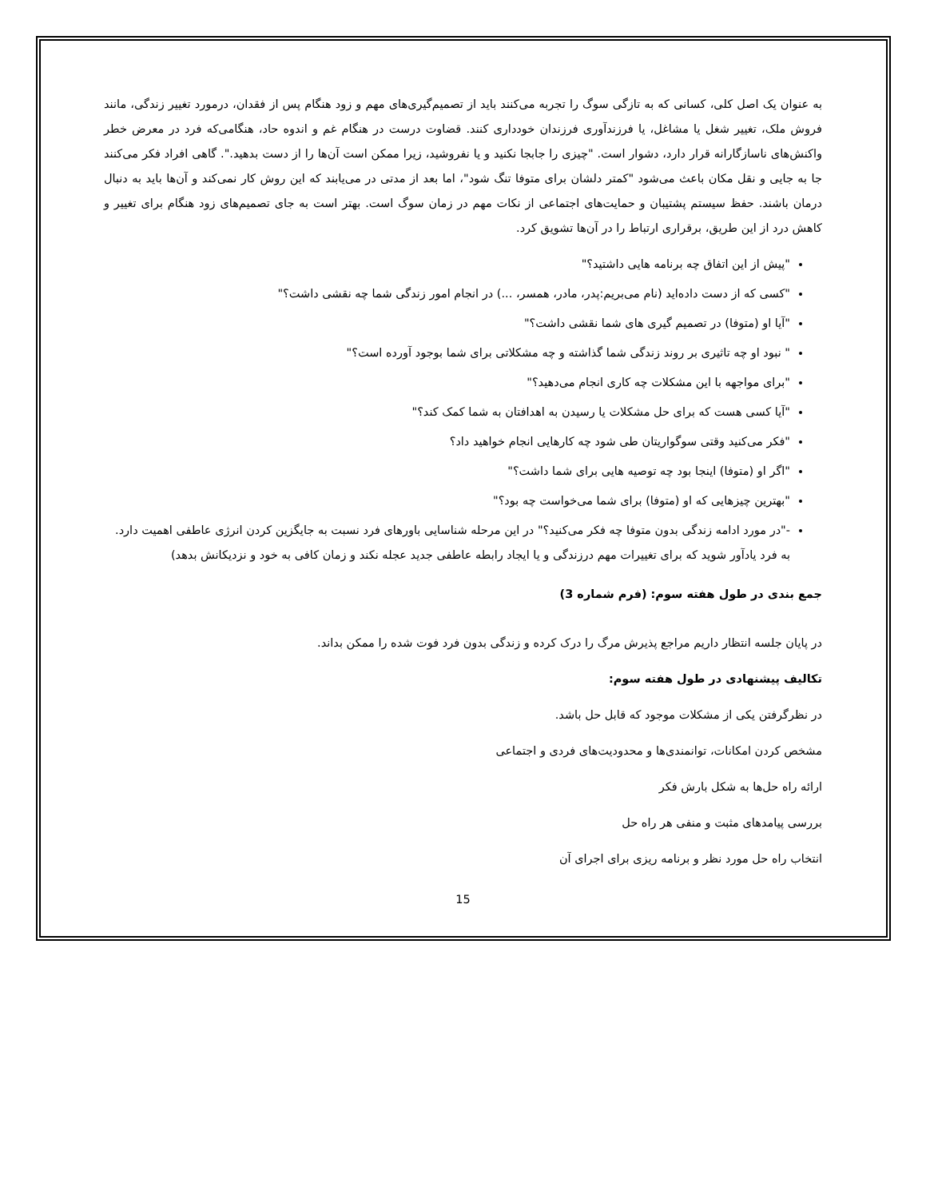به عنوان یک اصل کلی، کسانی که به تازگی سوگ را تجربه می‌کنند باید از تصمیم‌گیری‌های مهم و زود هنگام پس از فقدان، درمورد تغییر زندگی، مانند فروش ملک، تغییر شغل یا مشاغل، یا فرزندآوری فرزندان خودداری کنند. قضاوت درست در هنگام غم و اندوه حاد، هنگامی‌که فرد در معرض خطر واکنش‌های ناسازگارانه قرار دارد، دشوار است. "چیزی را جابجا نکنید و یا نفروشید، زیرا ممکن است آن‌ها را از دست بدهید.". گاهی افراد فکر می‌کنند جا به جایی و نقل مکان باعث می‌شود "کمتر دلشان برای متوفا تنگ شود"، اما بعد از مدتی در می‌یابند که این روش کار نمی‌کند و آن‌ها باید به دنبال درمان باشند. حفظ سیستم پشتیبان و حمایت‌های اجتماعی از نکات مهم در زمان سوگ است. بهتر است به جای تصمیم‌های زود هنگام برای تغییر و کاهش درد از این طریق، برقراری ارتباط را در آن‌ها تشویق کرد.
"پیش از این اتفاق چه برنامه هایی داشتید؟"
"کسی که از دست داده‌اید (نام می‌بریم:پدر، مادر، همسر، ...) در انجام امور زندگی شما چه نقشی داشت؟"
"آیا او (متوفا) در تصمیم گیری های شما نقشی داشت؟"
" نبود او چه تاثیری بر روند زندگی شما گذاشته و چه مشکلاتی برای شما بوجود آورده است؟"
"برای مواجهه با این مشکلات چه کاری انجام می‌دهید؟"
"آیا کسی هست که برای حل مشکلات یا رسیدن به اهدافتان به شما کمک کند؟"
"فکر می‌کنید وقتی سوگواریتان طی شود چه کارهایی انجام خواهید داد؟
"اگر او (متوفا) اینجا بود چه توصیه هایی برای شما داشت؟"
"بهترین چیزهایی که او (متوفا) برای شما می‌خواست چه بود؟"
-"در مورد ادامه زندگی بدون متوفا چه فکر می‌کنید؟" در این مرحله شناسایی باورهای فرد نسبت به جایگزین کردن انرژی عاطفی اهمیت دارد. به فرد یادآور شوید که برای تغییرات مهم درزندگی و یا ایجاد رابطه عاطفی جدید عجله نکند و زمان کافی به خود و نزدیکانش بدهد)
جمع بندی در طول هفته سوم: (فرم شماره 3)
در پایان جلسه انتظار داریم مراجع پذیرش مرگ را درک کرده و زندگی بدون فرد فوت شده را ممکن بداند.
تکالیف پیشنهادی در طول هفته سوم:
در نظرگرفتن یکی از مشکلات موجود که قابل حل باشد.
مشخص کردن امکانات، توانمندی‌ها و محدودیت‌های فردی و اجتماعی
ارائه راه حل‌ها به شکل بارش فکر
بررسی پیامدهای مثبت و منفی هر راه حل
انتخاب راه حل مورد نظر و برنامه ریزی برای اجرای آن
15